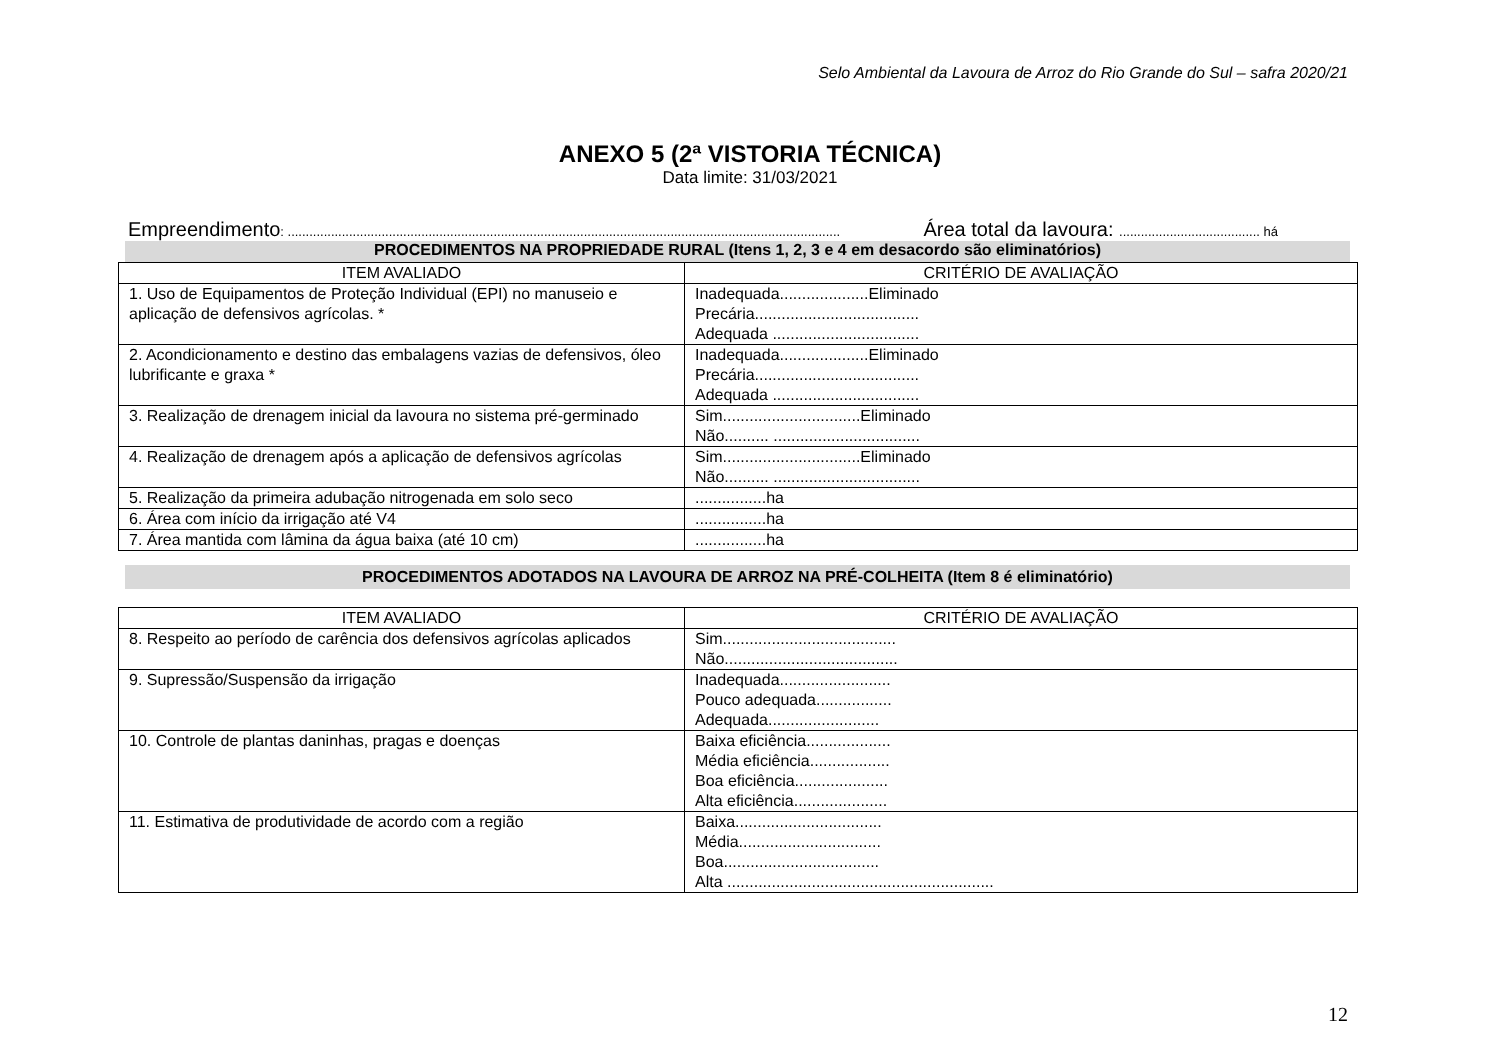Selo Ambiental da Lavoura de Arroz do Rio Grande do Sul – safra 2020/21
ANEXO 5 (2ª VISTORIA TÉCNICA)
Data limite: 31/03/2021
Empreendimento: ......................................................................................................................................................... Área total da lavoura: ....................................... há
PROCEDIMENTOS NA PROPRIEDADE RURAL (Itens 1, 2, 3 e 4 em desacordo são eliminatórios)
| ITEM AVALIADO | CRITÉRIO DE AVALIAÇÃO |
| --- | --- |
| 1. Uso de Equipamentos de Proteção Individual (EPI) no manuseio e aplicação de defensivos agrícolas. * | Inadequada....................Eliminado Precária..................................... Adequada ................................. |
| 2. Acondicionamento e destino das embalagens vazias de defensivos, óleo lubrificante e graxa * | Inadequada....................Eliminado Precária..................................... Adequada ................................. |
| 3. Realização de drenagem inicial da lavoura no sistema pré-germinado | Sim...............................Eliminado Não.......... ................................. |
| 4. Realização de drenagem após a aplicação de defensivos agrícolas | Sim...............................Eliminado Não.......... ................................. |
| 5. Realização da primeira adubação nitrogenada em solo seco | ................ha |
| 6. Área com início da irrigação até V4 | ................ha |
| 7. Área mantida com lâmina da água baixa (até 10 cm) | ................ha |
PROCEDIMENTOS ADOTADOS NA LAVOURA DE ARROZ NA PRÉ-COLHEITA (Item 8 é eliminatório)
| ITEM AVALIADO | CRITÉRIO DE AVALIAÇÃO |
| --- | --- |
| 8. Respeito ao período de carência dos defensivos agrícolas aplicados | Sim....................................... Não....................................... |
| 9. Supressão/Suspensão da irrigação | Inadequada......................... Pouco adequada................. Adequada......................... |
| 10. Controle de plantas daninhas, pragas e doenças | Baixa eficiência................... Média eficiência.................. Boa eficiência..................... Alta eficiência..................... |
| 11. Estimativa de produtividade de acordo com a região | Baixa................................. Média................................ Boa................................... Alta ............................................................ |
12